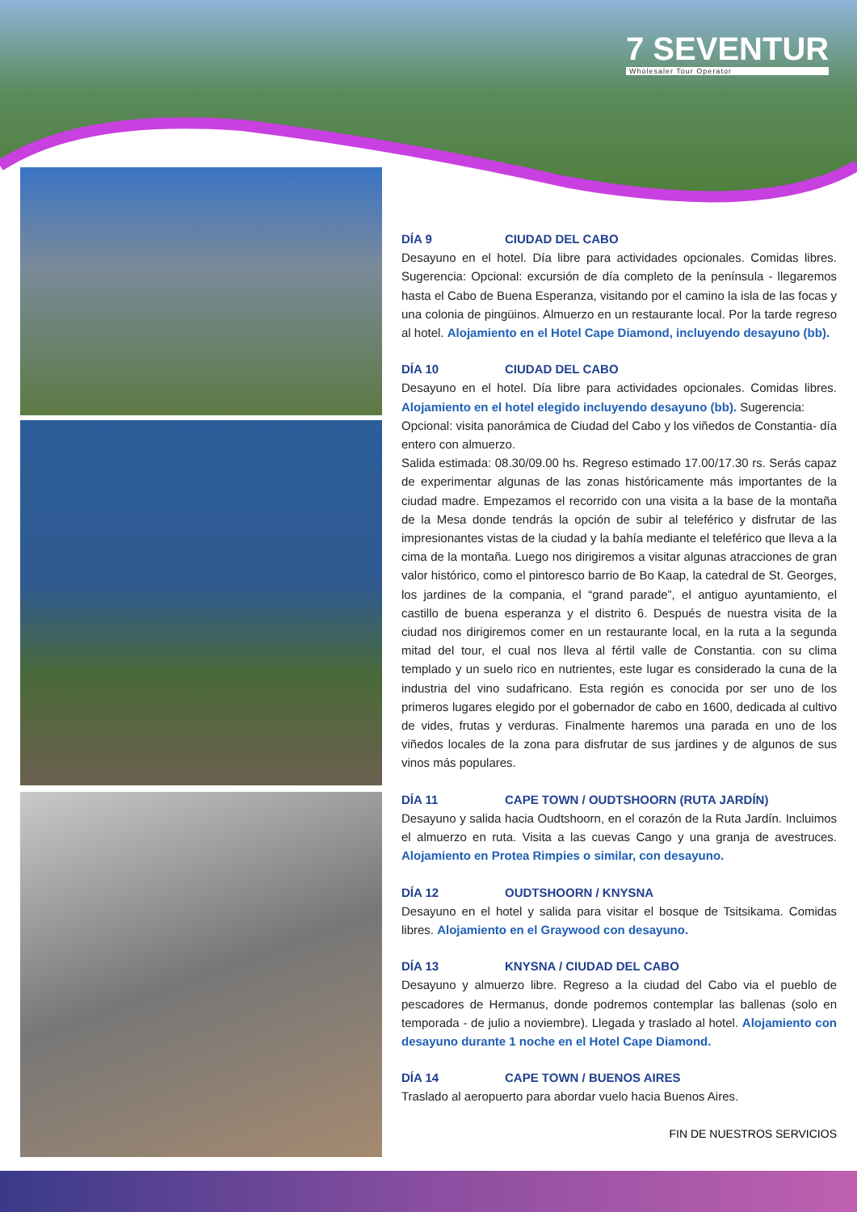7 SEVENTUR
Wholesaler Tour Operator
DÍA 9 CIUDAD DEL CABO
Desayuno en el hotel. Día libre para actividades opcionales. Comidas libres. Sugerencia: Opcional: excursión de día completo de la península - llegaremos hasta el Cabo de Buena Esperanza, visitando por el camino la isla de las focas y una colonia de pingüinos. Almuerzo en un restaurante local. Por la tarde regreso al hotel. Alojamiento en el Hotel Cape Diamond, incluyendo desayuno (bb).
DÍA 10 CIUDAD DEL CABO
Desayuno en el hotel. Día libre para actividades opcionales. Comidas libres. Alojamiento en el hotel elegido incluyendo desayuno (bb). Sugerencia:
Opcional: visita panorámica de Ciudad del Cabo y los viñedos de Constantia- día entero con almuerzo.
Salida estimada: 08.30/09.00 hs. Regreso estimado 17.00/17.30 rs. Serás capaz de experimentar algunas de las zonas históricamente más importantes de la ciudad madre. Empezamos el recorrido con una visita a la base de la montaña de la Mesa donde tendrás la opción de subir al teleférico y disfrutar de las impresionantes vistas de la ciudad y la bahía mediante el teleférico que lleva a la cima de la montaña. Luego nos dirigiremos a visitar algunas atracciones de gran valor histórico, como el pintoresco barrio de Bo Kaap, la catedral de St. Georges, los jardines de la compania, el “grand parade”, el antiguo ayuntamiento, el castillo de buena esperanza y el distrito 6. Después de nuestra visita de la ciudad nos dirigiremos comer en un restaurante local, en la ruta a la segunda mitad del tour, el cual nos lleva al fértil valle de Constantia. con su clima templado y un suelo rico en nutrientes, este lugar es considerado la cuna de la industria del vino sudafricano. Esta región es conocida por ser uno de los primeros lugares elegido por el gobernador de cabo en 1600, dedicada al cultivo de vides, frutas y verduras. Finalmente haremos una parada en uno de los viñedos locales de la zona para disfrutar de sus jardines y de algunos de sus vinos más populares.
DÍA 11 CAPE TOWN / OUDTSHOORN (RUTA JARDÍN)
Desayuno y salida hacia Oudtshoorn, en el corazón de la Ruta Jardín. Incluimos el almuerzo en ruta. Visita a las cuevas Cango y una granja de avestruces. Alojamiento en Protea Rimpies o similar, con desayuno.
DÍA 12 OUDTSHOORN / KNYSNA
Desayuno en el hotel y salida para visitar el bosque de Tsitsikama. Comidas libres. Alojamiento en el Graywood con desayuno.
DÍA 13 KNYSNA / CIUDAD DEL CABO
Desayuno y almuerzo libre. Regreso a la ciudad del Cabo via el pueblo de pescadores de Hermanus, donde podremos contemplar las ballenas (solo en temporada - de julio a noviembre). Llegada y traslado al hotel. Alojamiento con desayuno durante 1 noche en el Hotel Cape Diamond.
DÍA 14 CAPE TOWN / BUENOS AIRES
Traslado al aeropuerto para abordar vuelo hacia Buenos Aires.
FIN DE NUESTROS SERVICIOS